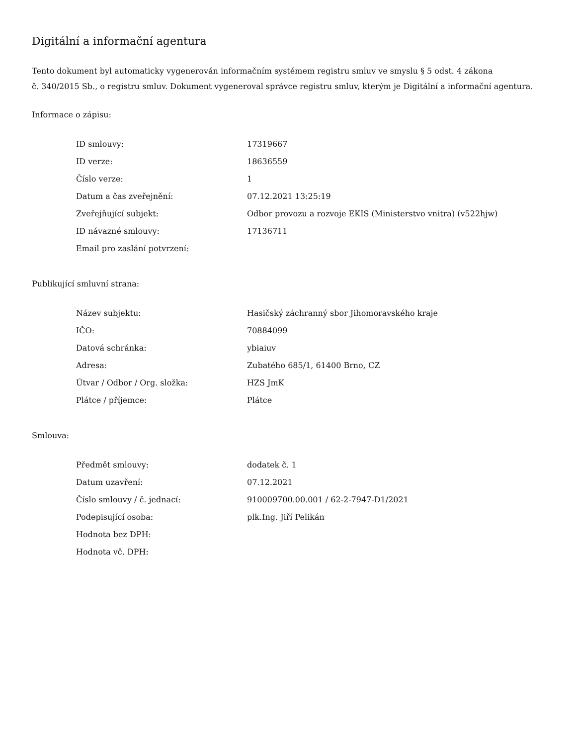Digitální a informační agentura
Tento dokument byl automaticky vygenerován informačním systémem registru smluv ve smyslu § 5 odst. 4 zákona
č. 340/2015 Sb., o registru smluv. Dokument vygeneroval správce registru smluv, kterým je Digitální a informační agentura.
Informace o zápisu:
| ID smlouvy: | 17319667 |
| ID verze: | 18636559 |
| Číslo verze: | 1 |
| Datum a čas zveřejnění: | 07.12.2021 13:25:19 |
| Zveřejňující subjekt: | Odbor provozu a rozvoje EKIS (Ministerstvo vnitra) (v522hjw) |
| ID návazné smlouvy: | 17136711 |
| Email pro zaslání potvrzení: | |
Publikující smluvní strana:
| Název subjektu: | Hasičský záchranný sbor Jihomoravského kraje |
| IČO: | 70884099 |
| Datová schránka: | ybiaiuv |
| Adresa: | Zubatého 685/1, 61400 Brno, CZ |
| Útvar / Odbor / Org. složka: | HZS JmK |
| Plátce / příjemce: | Plátce |
Smlouva:
| Předmět smlouvy: | dodatek č. 1 |
| Datum uzavření: | 07.12.2021 |
| Číslo smlouvy / č. jednací: | 910009700.00.001 / 62-2-7947-D1/2021 |
| Podepisující osoba: | plk.Ing. Jiří Pelikán |
| Hodnota bez DPH: | |
| Hodnota vč. DPH: | |